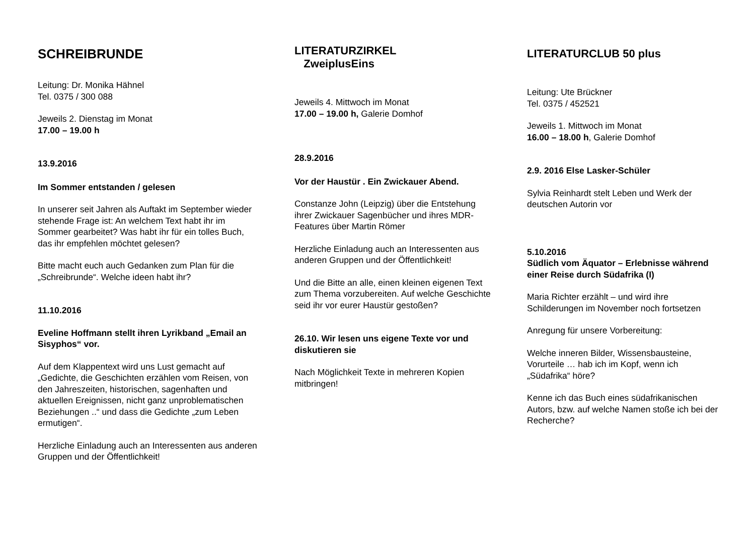SCHREIBRUNDE
Leitung: Dr. Monika Hähnel
Tel. 0375 / 300 088
Jeweils 2. Dienstag im Monat
17.00 – 19.00 h
13.9.2016
Im Sommer entstanden / gelesen
In unserer seit Jahren als Auftakt im September wieder stehende Frage ist: An welchem Text habt ihr im Sommer gearbeitet? Was habt ihr für ein tolles Buch, das ihr empfehlen möchtet gelesen?
Bitte macht euch auch Gedanken zum Plan für die „Schreibrunde“. Welche ideen habt ihr?
11.10.2016
Eveline Hoffmann stellt ihren Lyrikband „Email an Sisyphos“ vor.
Auf dem Klappentext wird uns Lust gemacht auf „Gedichte, die Geschichten erzählen vom Reisen, von den Jahreszeiten, historischen, sagenhaften und aktuellen Ereignissen, nicht ganz unproblematischen Beziehungen ..“ und dass die Gedichte „zum Leben ermutigen“.
Herzliche Einladung auch an Interessenten aus anderen Gruppen und der Öffentlichkeit!
LITERATURZIRKEL
ZweiplusEins
Jeweils 4. Mittwoch im Monat
17.00 – 19.00 h, Galerie Domhof
28.9.2016
Vor der Haustür . Ein Zwickauer Abend.
Constanze John (Leipzig) über die Entstehung ihrer Zwickauer Sagenbücher und ihres MDR-Features über Martin Römer
Herzliche Einladung auch an Interessenten aus anderen Gruppen und der Öffentlichkeit!
Und die Bitte an alle, einen kleinen eigenen Text zum Thema vorzubereiten. Auf welche Geschichte seid ihr vor eurer Haustür gestoßen?
26.10. Wir lesen uns eigene Texte vor und diskutieren sie
Nach Möglichkeit Texte in mehreren Kopien mitbringen!
LITERATURCLUB 50 plus
Leitung: Ute Brückner
Tel. 0375 / 452521
Jeweils 1. Mittwoch im Monat
16.00 – 18.00 h, Galerie Domhof
2.9. 2016 Else Lasker-Schüler
Sylvia Reinhardt stelt Leben und Werk der deutschen Autorin vor
5.10.2016
Südlich vom Äquator – Erlebnisse während einer Reise durch Südafrika (I)
Maria Richter erzählt – und wird ihre Schilderungen im November noch fortsetzen
Anregung für unsere Vorbereitung:
Welche inneren Bilder, Wissensbausteine, Vorurteile … hab ich im Kopf, wenn ich „Südafrika“ höre?
Kenne ich das Buch eines südafrikanischen Autors, bzw. auf welche Namen stoße ich bei der Recherche?